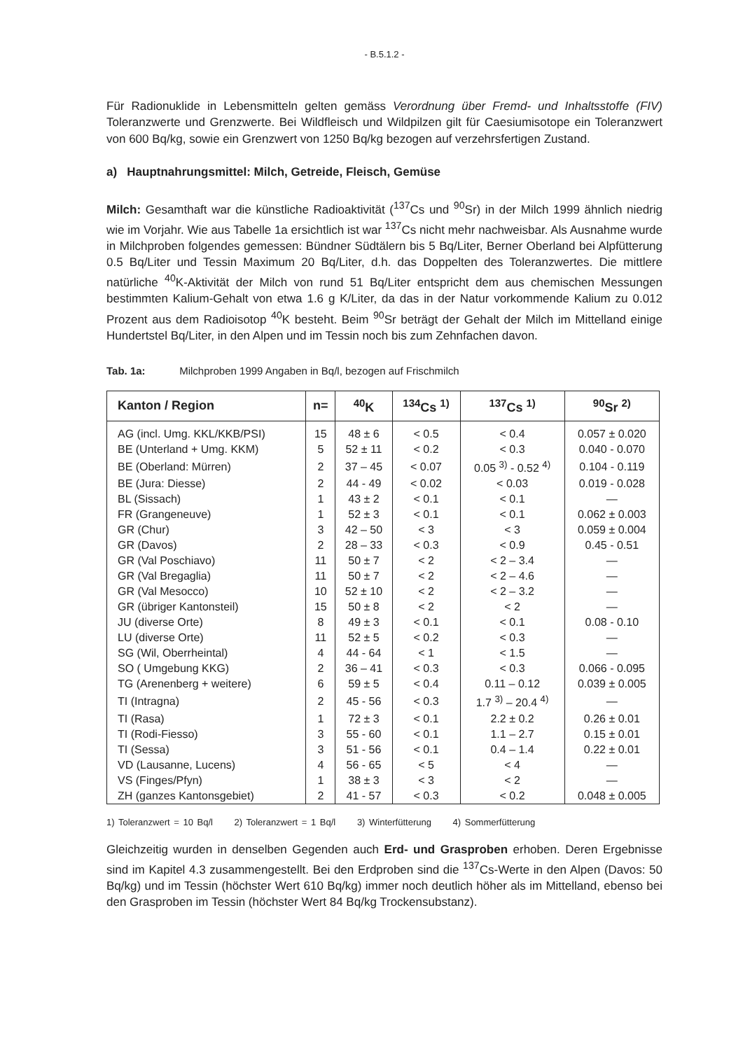- B.5.1.2 -
Für Radionuklide in Lebensmitteln gelten gemäss Verordnung über Fremd- und Inhaltsstoffe (FIV) Toleranzwerte und Grenzwerte. Bei Wildfleisch und Wildpilzen gilt für Caesiumisotope ein Toleranzwert von 600 Bq/kg, sowie ein Grenzwert von 1250 Bq/kg bezogen auf verzehrsfertigen Zustand.
a) Hauptnahrungsmittel: Milch, Getreide, Fleisch, Gemüse
Milch: Gesamthaft war die künstliche Radioaktivität (<sup>137</sup>Cs und <sup>90</sup>Sr) in der Milch 1999 ähnlich niedrig wie im Vorjahr. Wie aus Tabelle 1a ersichtlich ist war <sup>137</sup>Cs nicht mehr nachweisbar. Als Ausnahme wurde in Milchproben folgendes gemessen: Bündner Südtälern bis 5 Bq/Liter, Berner Oberland bei Alpfütterung 0.5 Bq/Liter und Tessin Maximum 20 Bq/Liter, d.h. das Doppelten des Toleranzwertes. Die mittlere natürliche <sup>40</sup>K-Aktivität der Milch von rund 51 Bq/Liter entspricht dem aus chemischen Messungen bestimmten Kalium-Gehalt von etwa 1.6 g K/Liter, da das in der Natur vorkommende Kalium zu 0.012 Prozent aus dem Radioisotop <sup>40</sup>K besteht. Beim <sup>90</sup>Sr beträgt der Gehalt der Milch im Mittelland einige Hundertstel Bq/Liter, in den Alpen und im Tessin noch bis zum Zehnfachen davon.
Tab. 1a: Milchproben 1999 Angaben in Bq/l, bezogen auf Frischmilch
| Kanton / Region | n= | <sup>40</sup>K | <sup>134</sup>Cs <sup>1)</sup> | <sup>137</sup>Cs <sup>1)</sup> | <sup>90</sup>Sr <sup>2)</sup> |
| --- | --- | --- | --- | --- | --- |
| AG (incl. Umg. KKL/KKB/PSI) | 15 | 48 ± 6 | < 0.5 | < 0.4 | 0.057 ± 0.020 |
| BE (Unterland + Umg. KKM) | 5 | 52 ± 11 | < 0.2 | < 0.3 | 0.040 - 0.070 |
| BE (Oberland: Mürren) | 2 | 37 – 45 | < 0.07 | 0.05 <sup>3)</sup> - 0.52 <sup>4)</sup> | 0.104 - 0.119 |
| BE (Jura: Diesse) | 2 | 44 - 49 | < 0.02 | < 0.03 | 0.019 - 0.028 |
| BL (Sissach) | 1 | 43 ± 2 | < 0.1 | < 0.1 | — |
| FR (Grangeneuve) | 1 | 52 ± 3 | < 0.1 | < 0.1 | 0.062 ± 0.003 |
| GR (Chur) | 3 | 42 – 50 | < 3 | < 3 | 0.059 ± 0.004 |
| GR (Davos) | 2 | 28 – 33 | < 0.3 | < 0.9 | 0.45 - 0.51 |
| GR (Val Poschiavo) | 11 | 50 ± 7 | < 2 | < 2 – 3.4 | — |
| GR (Val Bregaglia) | 11 | 50 ± 7 | < 2 | < 2 – 4.6 | — |
| GR (Val Mesocco) | 10 | 52 ± 10 | < 2 | < 2 – 3.2 | — |
| GR (übriger Kantonsteil) | 15 | 50 ± 8 | < 2 | < 2 | — |
| JU (diverse Orte) | 8 | 49 ± 3 | < 0.1 | < 0.1 | 0.08 - 0.10 |
| LU (diverse Orte) | 11 | 52 ± 5 | < 0.2 | < 0.3 | — |
| SG (Wil, Oberrheintal) | 4 | 44 - 64 | < 1 | < 1.5 | — |
| SO ( Umgebung KKG) | 2 | 36 – 41 | < 0.3 | < 0.3 | 0.066 - 0.095 |
| TG (Arenenberg + weitere) | 6 | 59 ± 5 | < 0.4 | 0.11 – 0.12 | 0.039 ± 0.005 |
| TI (Intragna) | 2 | 45 - 56 | < 0.3 | 1.7 <sup>3)</sup> – 20.4 <sup>4)</sup> | — |
| TI (Rasa) | 1 | 72 ± 3 | < 0.1 | 2.2 ± 0.2 | 0.26 ± 0.01 |
| TI (Rodi-Fiesso) | 3 | 55 - 60 | < 0.1 | 1.1 – 2.7 | 0.15 ± 0.01 |
| TI (Sessa) | 3 | 51 - 56 | < 0.1 | 0.4 – 1.4 | 0.22 ± 0.01 |
| VD (Lausanne, Lucens) | 4 | 56 - 65 | < 5 | < 4 | — |
| VS (Finges/Pfyn) | 1 | 38 ± 3 | < 3 | < 2 | — |
| ZH (ganzes Kantonsgebiet) | 2 | 41 - 57 | < 0.3 | < 0.2 | 0.048 ± 0.005 |
1) Toleranzwert = 10 Bq/l 2) Toleranzwert = 1 Bq/l 3) Winterfütterung 4) Sommerfütterung
Gleichzeitig wurden in denselben Gegenden auch Erd- und Grasproben erhoben. Deren Ergebnisse sind im Kapitel 4.3 zusammengestellt. Bei den Erdproben sind die <sup>137</sup>Cs-Werte in den Alpen (Davos: 50 Bq/kg) und im Tessin (höchster Wert 610 Bq/kg) immer noch deutlich höher als im Mittelland, ebenso bei den Grasproben im Tessin (höchster Wert 84 Bq/kg Trockensubstanz).